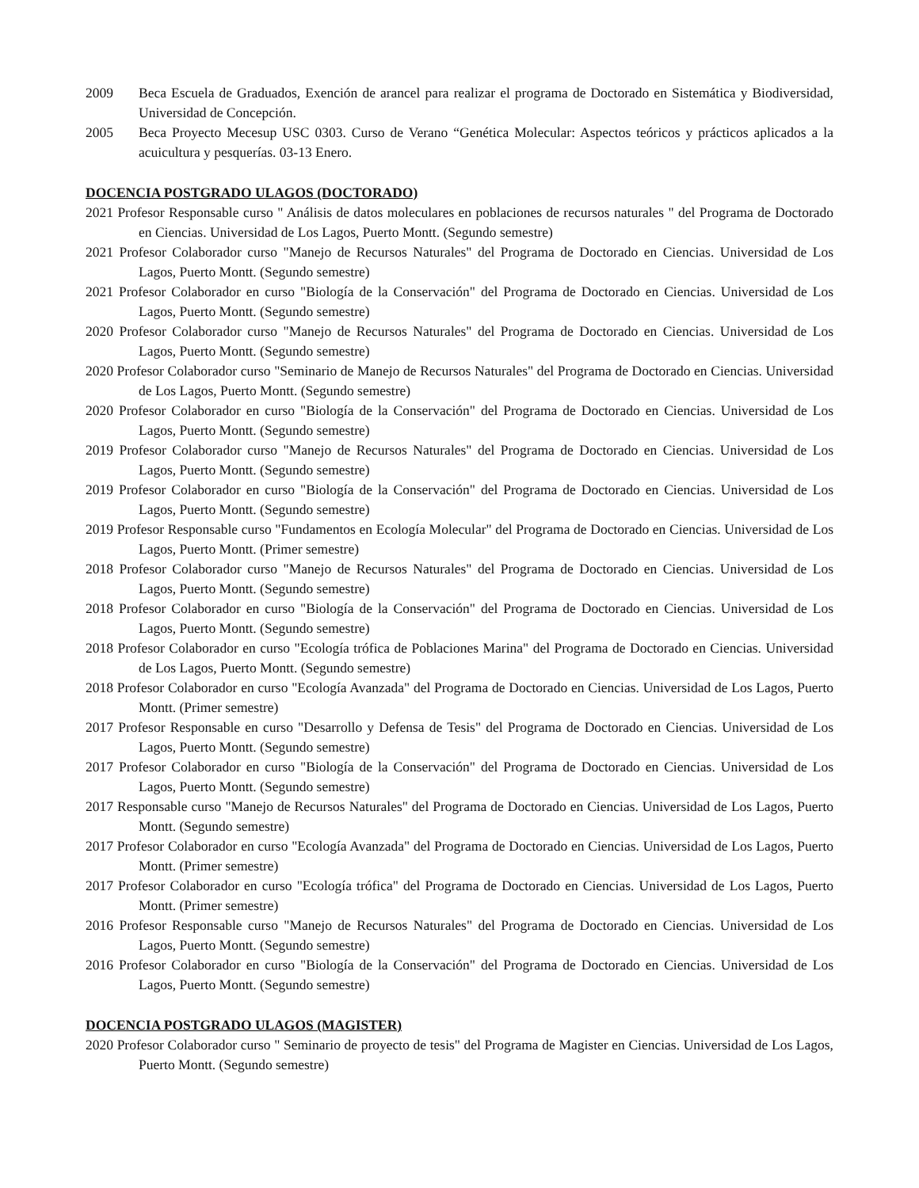2009 Beca Escuela de Graduados, Exención de arancel para realizar el programa de Doctorado en Sistemática y Biodiversidad, Universidad de Concepción.
2005 Beca Proyecto Mecesup USC 0303. Curso de Verano “Genética Molecular: Aspectos teóricos y prácticos aplicados a la acuicultura y pesquerías. 03-13 Enero.
DOCENCIA POSTGRADO ULAGOS (DOCTORADO)
2021 Profesor Responsable curso " Análisis de datos moleculares en poblaciones de recursos naturales " del Programa de Doctorado en Ciencias. Universidad de Los Lagos, Puerto Montt. (Segundo semestre)
2021 Profesor Colaborador curso "Manejo de Recursos Naturales" del Programa de Doctorado en Ciencias. Universidad de Los Lagos, Puerto Montt. (Segundo semestre)
2021 Profesor Colaborador en curso "Biología de la Conservación" del Programa de Doctorado en Ciencias. Universidad de Los Lagos, Puerto Montt. (Segundo semestre)
2020 Profesor Colaborador curso "Manejo de Recursos Naturales" del Programa de Doctorado en Ciencias. Universidad de Los Lagos, Puerto Montt. (Segundo semestre)
2020 Profesor Colaborador curso "Seminario de Manejo de Recursos Naturales" del Programa de Doctorado en Ciencias. Universidad de Los Lagos, Puerto Montt. (Segundo semestre)
2020 Profesor Colaborador en curso "Biología de la Conservación" del Programa de Doctorado en Ciencias. Universidad de Los Lagos, Puerto Montt. (Segundo semestre)
2019 Profesor Colaborador curso "Manejo de Recursos Naturales" del Programa de Doctorado en Ciencias. Universidad de Los Lagos, Puerto Montt. (Segundo semestre)
2019 Profesor Colaborador en curso "Biología de la Conservación" del Programa de Doctorado en Ciencias. Universidad de Los Lagos, Puerto Montt. (Segundo semestre)
2019 Profesor Responsable curso "Fundamentos en Ecología Molecular" del Programa de Doctorado en Ciencias. Universidad de Los Lagos, Puerto Montt. (Primer semestre)
2018 Profesor Colaborador curso "Manejo de Recursos Naturales" del Programa de Doctorado en Ciencias. Universidad de Los Lagos, Puerto Montt. (Segundo semestre)
2018 Profesor Colaborador en curso "Biología de la Conservación" del Programa de Doctorado en Ciencias. Universidad de Los Lagos, Puerto Montt. (Segundo semestre)
2018 Profesor Colaborador en curso "Ecología trófica de Poblaciones Marina" del Programa de Doctorado en Ciencias. Universidad de Los Lagos, Puerto Montt. (Segundo semestre)
2018 Profesor Colaborador en curso "Ecología Avanzada" del Programa de Doctorado en Ciencias. Universidad de Los Lagos, Puerto Montt. (Primer semestre)
2017 Profesor Responsable en curso "Desarrollo y Defensa de Tesis" del Programa de Doctorado en Ciencias. Universidad de Los Lagos, Puerto Montt. (Segundo semestre)
2017 Profesor Colaborador en curso "Biología de la Conservación" del Programa de Doctorado en Ciencias. Universidad de Los Lagos, Puerto Montt. (Segundo semestre)
2017 Responsable curso "Manejo de Recursos Naturales" del Programa de Doctorado en Ciencias. Universidad de Los Lagos, Puerto Montt. (Segundo semestre)
2017 Profesor Colaborador en curso "Ecología Avanzada" del Programa de Doctorado en Ciencias. Universidad de Los Lagos, Puerto Montt. (Primer semestre)
2017 Profesor Colaborador en curso "Ecología trófica" del Programa de Doctorado en Ciencias. Universidad de Los Lagos, Puerto Montt. (Primer semestre)
2016 Profesor Responsable curso "Manejo de Recursos Naturales" del Programa de Doctorado en Ciencias. Universidad de Los Lagos, Puerto Montt. (Segundo semestre)
2016 Profesor Colaborador en curso "Biología de la Conservación" del Programa de Doctorado en Ciencias. Universidad de Los Lagos, Puerto Montt. (Segundo semestre)
DOCENCIA POSTGRADO ULAGOS (MAGISTER)
2020 Profesor Colaborador curso " Seminario de proyecto de tesis" del Programa de Magister en Ciencias. Universidad de Los Lagos, Puerto Montt. (Segundo semestre)